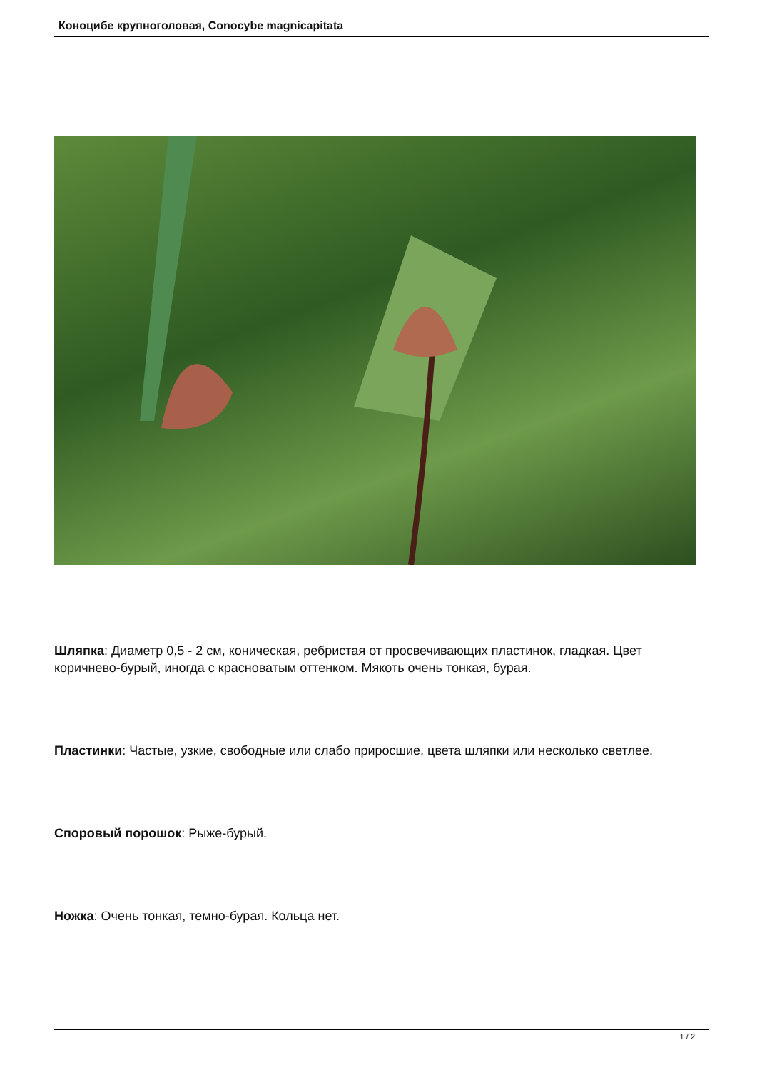Коноцибе крупноголовая, Conocybe magnicapitata
Шляпка: Диаметр 0,5 - 2 см, коническая, ребристая от просвечивающих пластинок, гладкая. Цвет коричнево-бурый, иногда с красноватым оттенком. Мякоть очень тонкая, бурая.
Пластинки: Частые, узкие, свободные или слабо приросшие, цвета шляпки или несколько светлее.
Споровый порошок: Рыже-бурый.
Ножка: Очень тонкая, темно-бурая. Кольца нет.
1 / 2